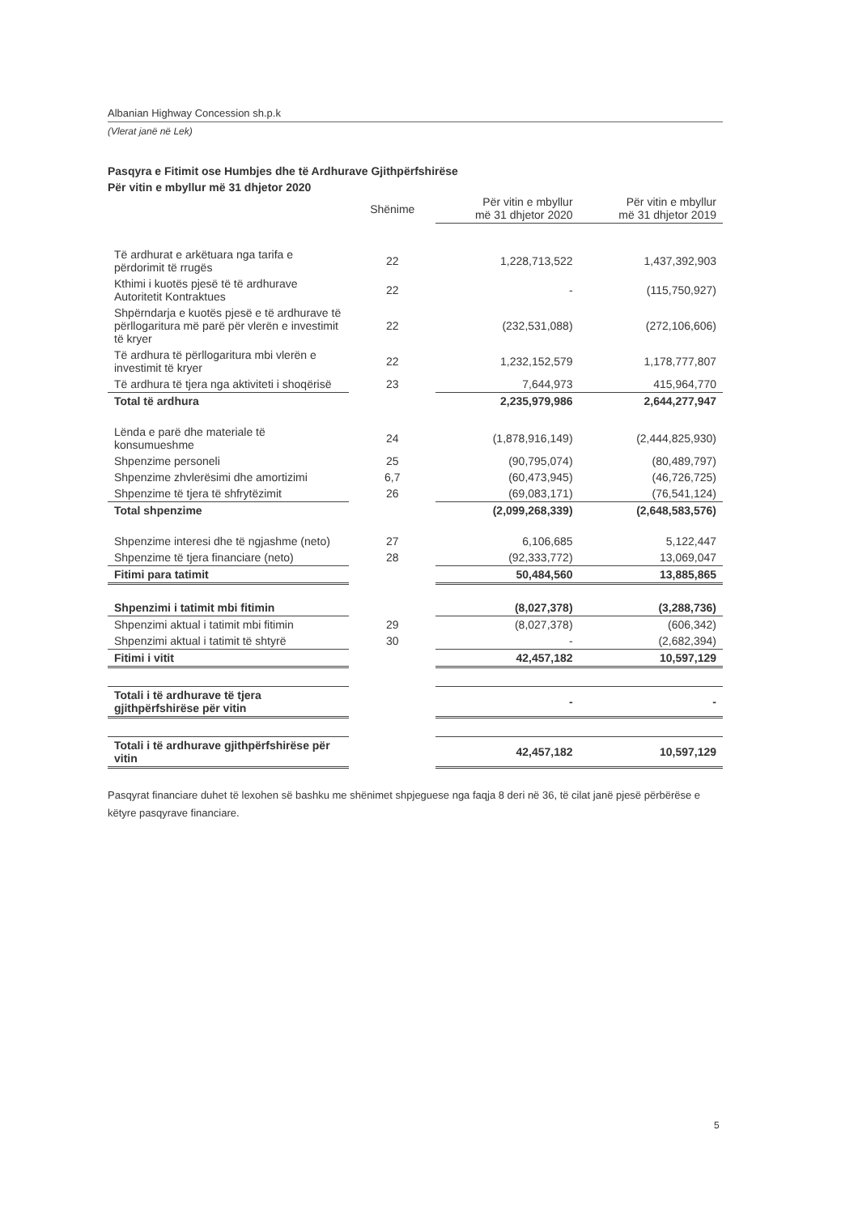Albanian Highway Concession sh.p.k
(Vlerat janë në Lek)
Pasqyra e Fitimit ose Humbjes dhe të Ardhurave Gjithpërfshirëse
Për vitin e mbyllur më 31 dhjetor 2020
| | Shënime | Për vitin e mbyllur më 31 dhjetor 2020 | Për vitin e mbyllur më 31 dhjetor 2019 |
| --- | --- | --- | --- |
| Të ardhurat e arkëtuara nga tarifa e përdorimit të rrugës | 22 | 1,228,713,522 | 1,437,392,903 |
| Kthimi i kuotës pjesë të të ardhurave Autoritetit Kontraktues | 22 | - | (115,750,927) |
| Shpërndarja e kuotës pjesë e të ardhurave të përllogaritura më parë për vlerën e investimit të kryer | 22 | (232,531,088) | (272,106,606) |
| Të ardhura të përllogaritura mbi vlerën e investimit të kryer | 22 | 1,232,152,579 | 1,178,777,807 |
| Të ardhura të tjera nga aktiviteti i shoqërisë | 23 | 7,644,973 | 415,964,770 |
| Total të ardhura | | 2,235,979,986 | 2,644,277,947 |
| Lënda e parë dhe materiale të konsumueshme | 24 | (1,878,916,149) | (2,444,825,930) |
| Shpenzime personeli | 25 | (90,795,074) | (80,489,797) |
| Shpenzime zhvlerësimi dhe amortizimi | 6,7 | (60,473,945) | (46,726,725) |
| Shpenzime të tjera të shfrytëzimit | 26 | (69,083,171) | (76,541,124) |
| Total shpenzime | | (2,099,268,339) | (2,648,583,576) |
| Shpenzime interesi dhe të ngjashme (neto) | 27 | 6,106,685 | 5,122,447 |
| Shpenzime të tjera financiare (neto) | 28 | (92,333,772) | 13,069,047 |
| Fitimi para tatimit | | 50,484,560 | 13,885,865 |
| Shpenzimi i tatimit mbi fitimin | | (8,027,378) | (3,288,736) |
| Shpenzimi aktual i tatimit mbi fitimin | 29 | (8,027,378) | (606,342) |
| Shpenzimi aktual i tatimit të shtyrë | 30 | - | (2,682,394) |
| Fitimi i vitit | | 42,457,182 | 10,597,129 |
| Totali i të ardhurave të tjera gjithpërfshirëse për vitin | | - | - |
| Totali i të ardhurave gjithpërfshirëse për vitin | | 42,457,182 | 10,597,129 |
Pasqyrat financiare duhet të lexohen së bashku me shënimet shpjeguese nga faqja 8 deri në 36, të cilat janë pjesë përbërëse e këtyre pasqyrave financiare.
5